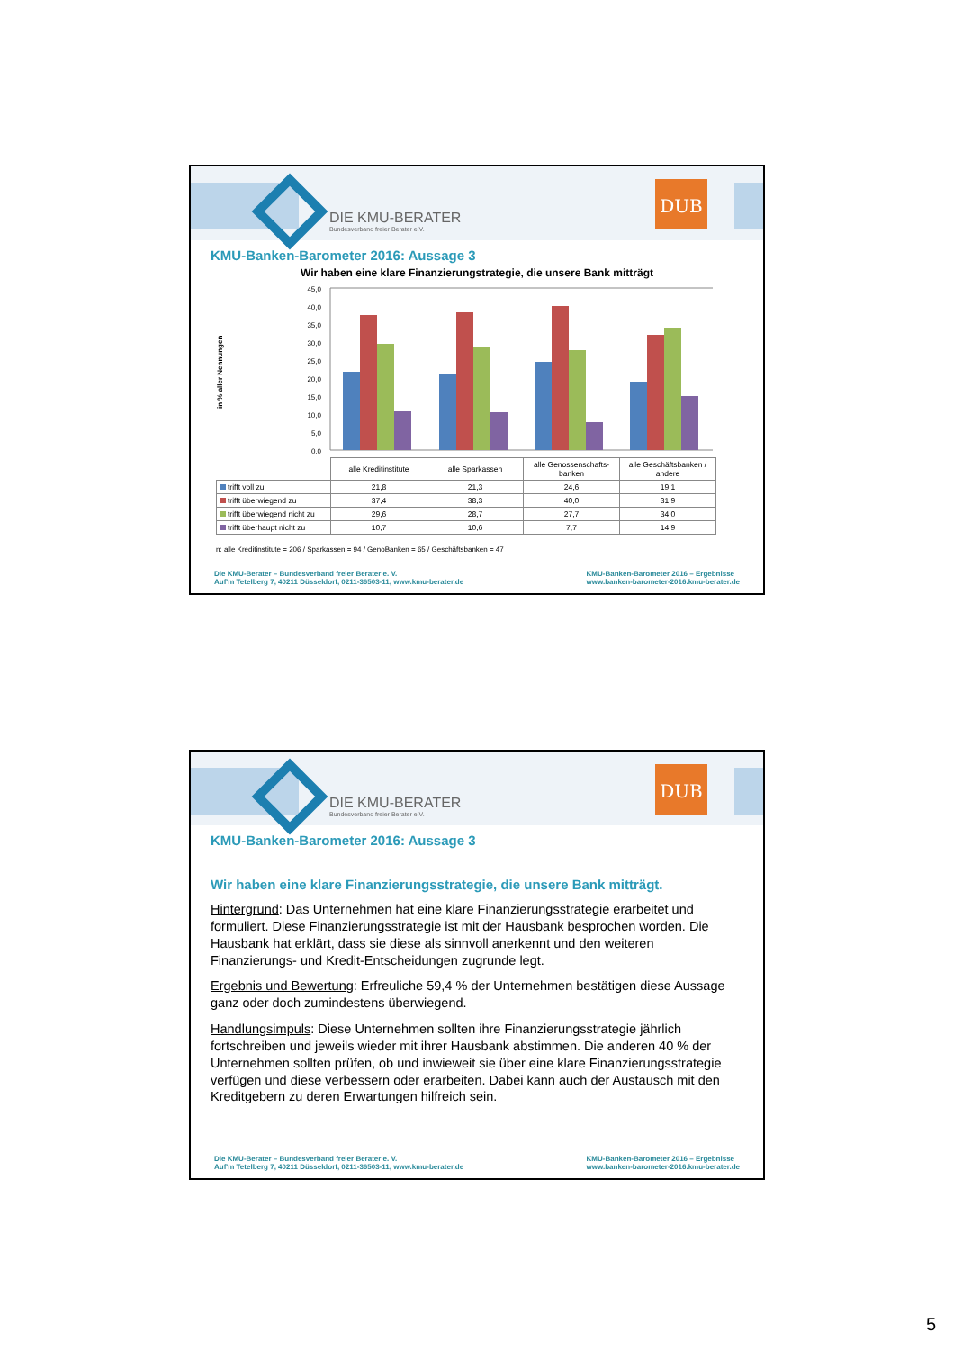DIE KMU-BERATER
Bundesverband freier Berater e.V.
DUB
KMU-Banken-Barometer 2016: Aussage 3
Wir haben eine klare Finanzierungstrategie, die unsere Bank mitträgt
in % aller Nennungen
45,0
40,0
35,0
30,0
25,0
20,0
15,0
10,0
5,0
0,0
| | alle Kreditinstitute | alle Sparkassen | alle Genossenschafts-banken | alle Geschäftsbanken / andere |
| --- | --- | --- | --- | --- |
| trifft voll zu | 21,8 | 21,3 | 24,6 | 19,1 |
| trifft überwiegend zu | 37,4 | 38,3 | 40,0 | 31,9 |
| trifft überwiegend nicht zu | 29,6 | 28,7 | 27,7 | 34,0 |
| trifft überhaupt nicht zu | 10,7 | 10,6 | 7,7 | 14,9 |
n: alle Kreditinstitute = 206 / Sparkassen = 94 / GenoBanken = 65 / Geschäftsbanken = 47
Die KMU-Berater – Bundesverband freier Berater e. V.
Auf'm Tetelberg 7, 40211 Düsseldorf, 0211-36503-11, www.kmu-berater.de
KMU-Banken-Barometer 2016 – Ergebnisse
www.banken-barometer-2016.kmu-berater.de
DIE KMU-BERATER
Bundesverband freier Berater e.V.
DUB
KMU-Banken-Barometer 2016: Aussage 3
Wir haben eine klare Finanzierungsstrategie, die unsere Bank mitträgt.
Hintergrund: Das Unternehmen hat eine klare Finanzierungsstrategie erarbeitet und formuliert. Diese Finanzierungsstrategie ist mit der Hausbank besprochen worden. Die Hausbank hat erklärt, dass sie diese als sinnvoll anerkennt und den weiteren Finanzierungs- und Kredit-Entscheidungen zugrunde legt.
Ergebnis und Bewertung: Erfreuliche 59,4 % der Unternehmen bestätigen diese Aussage ganz oder doch zumindestens überwiegend.
Handlungsimpuls: Diese Unternehmen sollten ihre Finanzierungsstrategie jährlich fortschreiben und jeweils wieder mit ihrer Hausbank abstimmen. Die anderen 40 % der Unternehmen sollten prüfen, ob und inwieweit sie über eine klare Finanzierungsstrategie verfügen und diese verbessern oder erarbeiten. Dabei kann auch der Austausch mit den Kreditgebern zu deren Erwartungen hilfreich sein.
Die KMU-Berater – Bundesverband freier Berater e. V.
Auf'm Tetelberg 7, 40211 Düsseldorf, 0211-36503-11, www.kmu-berater.de
KMU-Banken-Barometer 2016 – Ergebnisse
www.banken-barometer-2016.kmu-berater.de
5